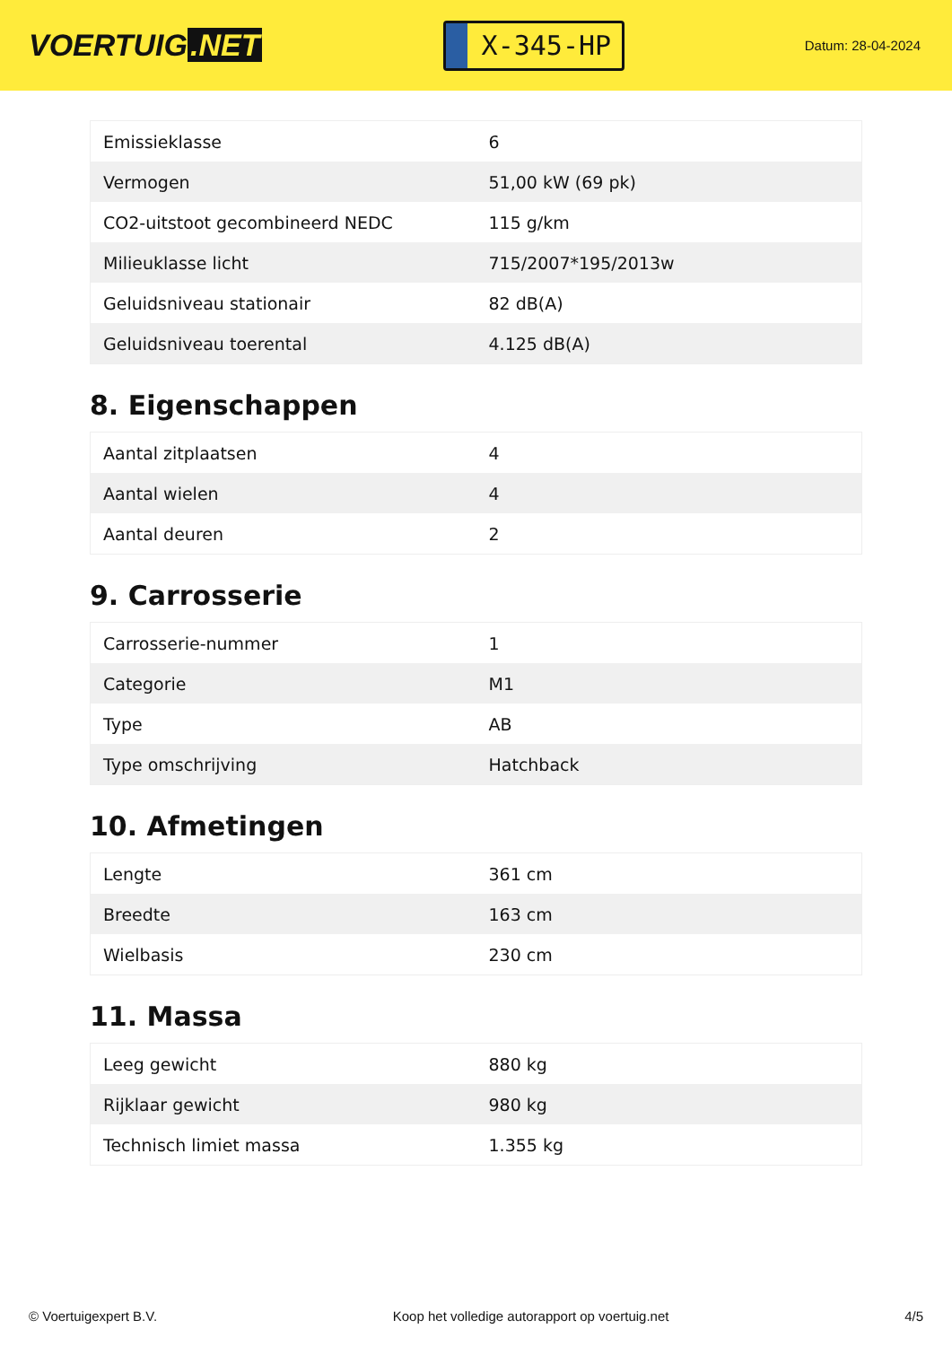VOERTUIG.NET
X-345-HP
Datum: 28-04-2024
| Emissieklasse | 6 |
| Vermogen | 51,00 kW (69 pk) |
| CO2-uitstoot gecombineerd NEDC | 115 g/km |
| Milieuklasse licht | 715/2007*195/2013w |
| Geluidsniveau stationair | 82 dB(A) |
| Geluidsniveau toerental | 4.125 dB(A) |
8. Eigenschappen
| Aantal zitplaatsen | 4 |
| Aantal wielen | 4 |
| Aantal deuren | 2 |
9. Carrosserie
| Carrosserie-nummer | 1 |
| Categorie | M1 |
| Type | AB |
| Type omschrijving | Hatchback |
10. Afmetingen
| Lengte | 361 cm |
| Breedte | 163 cm |
| Wielbasis | 230 cm |
11. Massa
| Leeg gewicht | 880 kg |
| Rijklaar gewicht | 980 kg |
| Technisch limiet massa | 1.355 kg |
© Voertuigexpert B.V. Koop het volledige autorapport op voertuig.net 4/5